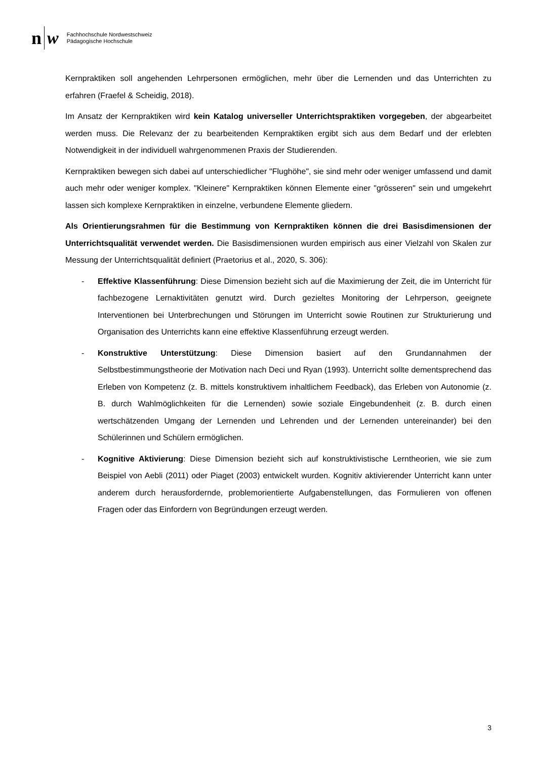n w
Fachhochschule Nordwestschweiz
Pädagogische Hochschule
Kernpraktiken soll angehenden Lehrpersonen ermöglichen, mehr über die Lernenden und das Unterrichten zu erfahren (Fraefel & Scheidig, 2018).
Im Ansatz der Kernpraktiken wird kein Katalog universeller Unterrichtspraktiken vorgegeben, der abgearbeitet werden muss. Die Relevanz der zu bearbeitenden Kernpraktiken ergibt sich aus dem Bedarf und der erlebten Notwendigkeit in der individuell wahrgenommenen Praxis der Studierenden.
Kernpraktiken bewegen sich dabei auf unterschiedlicher "Flughöhe", sie sind mehr oder weniger umfassend und damit auch mehr oder weniger komplex. "Kleinere" Kernpraktiken können Elemente einer "grösseren" sein und umgekehrt lassen sich komplexe Kernpraktiken in einzelne, verbundene Elemente gliedern.
Als Orientierungsrahmen für die Bestimmung von Kernpraktiken können die drei Basisdimensionen der Unterrichtsqualität verwendet werden. Die Basisdimensionen wurden empirisch aus einer Vielzahl von Skalen zur Messung der Unterrichtsqualität definiert (Praetorius et al., 2020, S. 306):
- Effektive Klassenführung: Diese Dimension bezieht sich auf die Maximierung der Zeit, die im Unterricht für fachbezogene Lernaktivitäten genutzt wird. Durch gezieltes Monitoring der Lehrperson, geeignete Interventionen bei Unterbrechungen und Störungen im Unterricht sowie Routinen zur Strukturierung und Organisation des Unterrichts kann eine effektive Klassenführung erzeugt werden.
- Konstruktive Unterstützung: Diese Dimension basiert auf den Grundannahmen der Selbstbestimmungstheorie der Motivation nach Deci und Ryan (1993). Unterricht sollte dementsprechend das Erleben von Kompetenz (z. B. mittels konstruktivem inhaltlichem Feedback), das Erleben von Autonomie (z. B. durch Wahlmöglichkeiten für die Lernenden) sowie soziale Eingebundenheit (z. B. durch einen wertschätzenden Umgang der Lernenden und Lehrenden und der Lernenden untereinander) bei den Schülerinnen und Schülern ermöglichen.
- Kognitive Aktivierung: Diese Dimension bezieht sich auf konstruktivistische Lerntheorien, wie sie zum Beispiel von Aebli (2011) oder Piaget (2003) entwickelt wurden. Kognitiv aktivierender Unterricht kann unter anderem durch herausfordernde, problemorientierte Aufgabenstellungen, das Formulieren von offenen Fragen oder das Einfordern von Begründungen erzeugt werden.
3